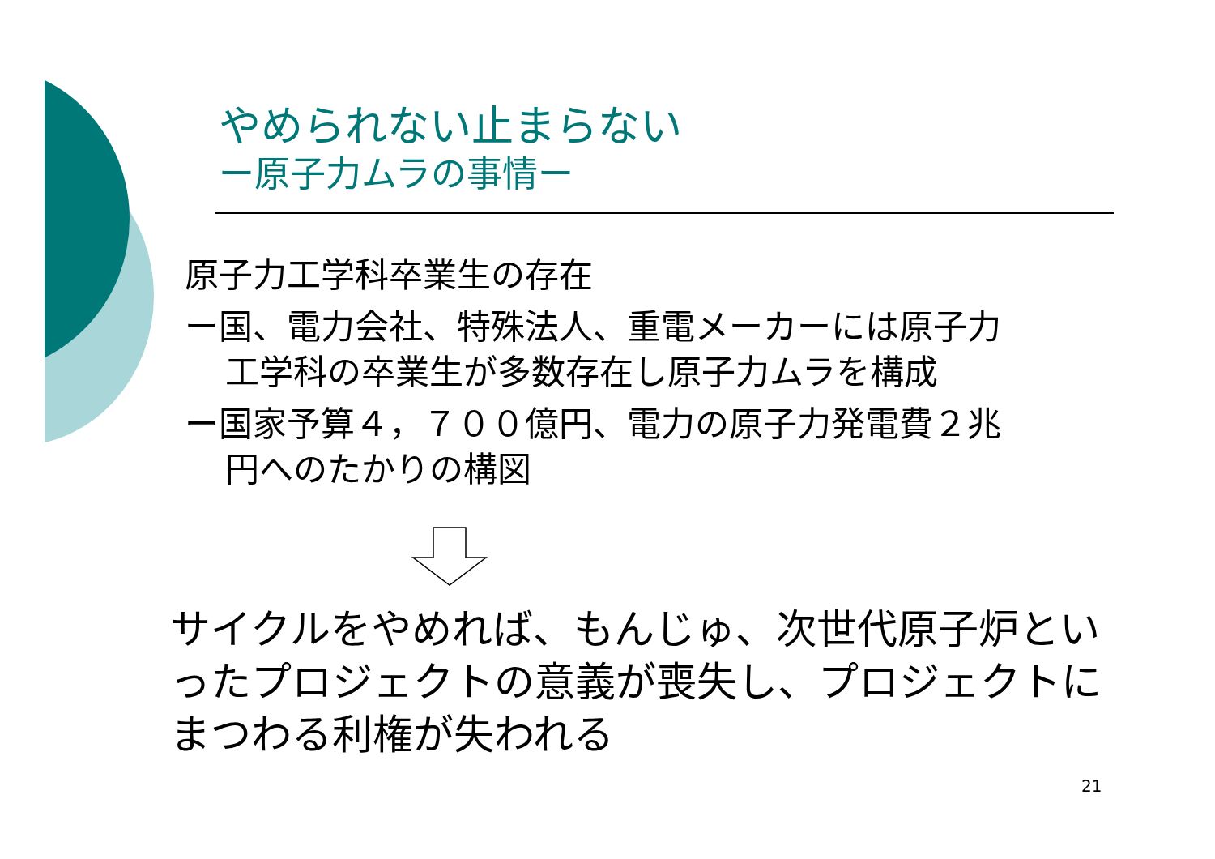やめられない止まらない
ー原子力ムラの事情ー
原子力工学科卒業生の存在
ー国、電力会社、特殊法人、重電メーカーには原子力
工学科の卒業生が多数存在し原子力ムラを構成
ー国家予算４，７００億円、電力の原子力発電費２兆
円へのたかりの構図
サイクルをやめれば、もんじゅ、次世代原子炉といったプロジェクトの意義が喪失し、プロジェクトにまつわる利権が失われる
21